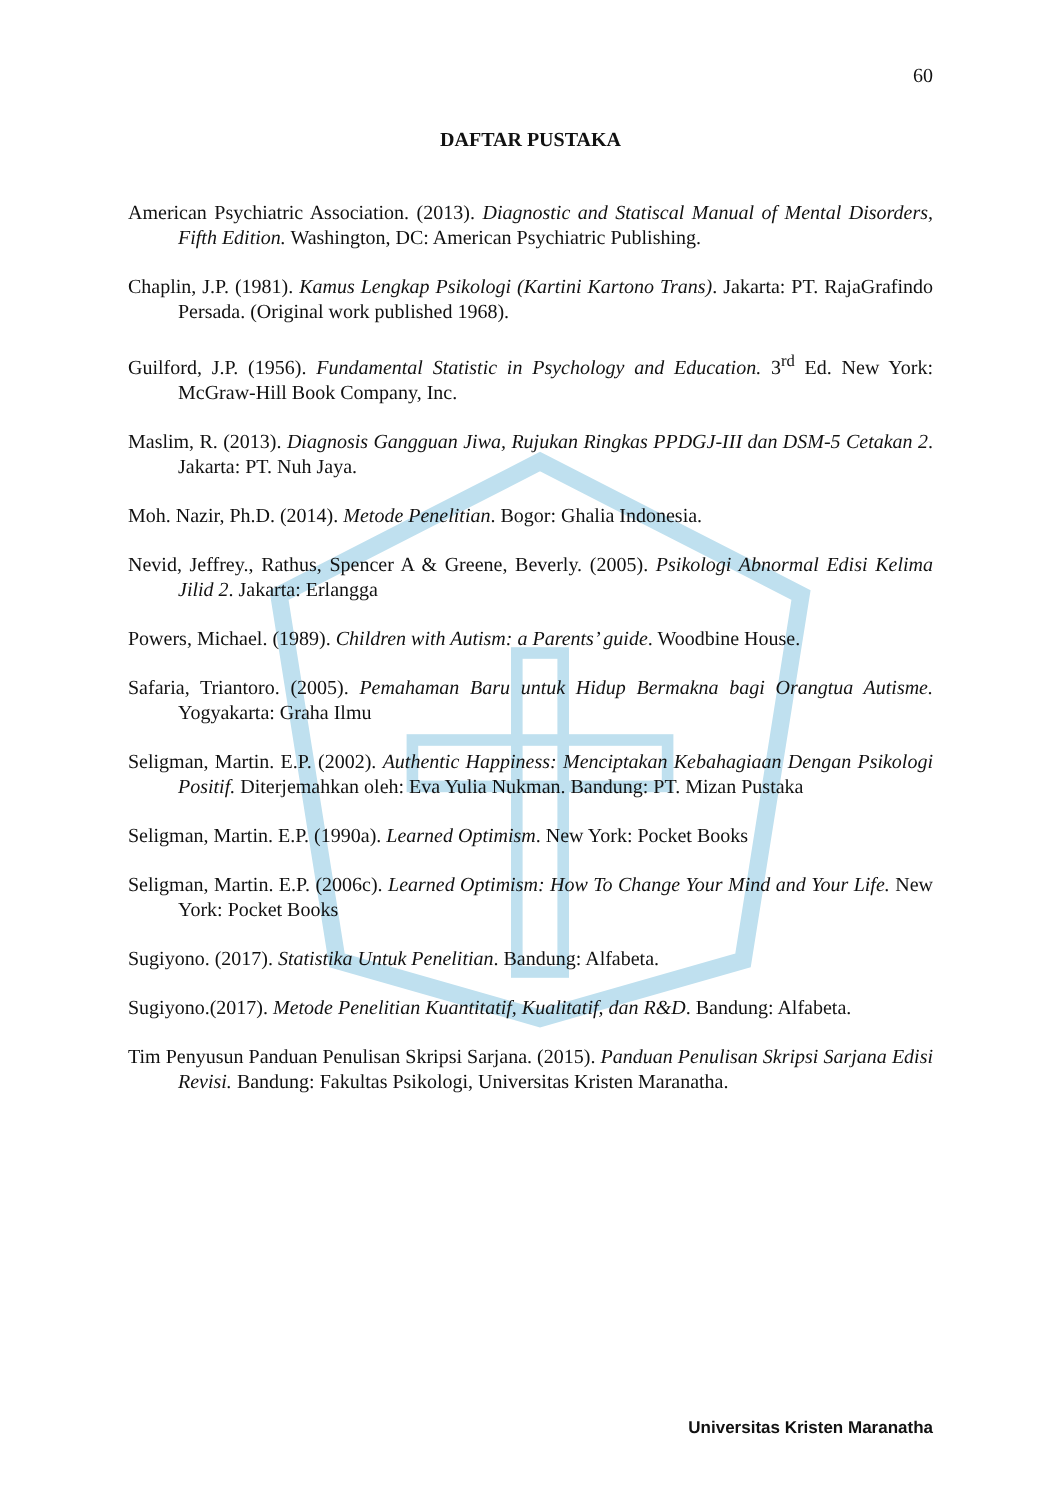60
DAFTAR PUSTAKA
American Psychiatric Association. (2013). Diagnostic and Statiscal Manual of Mental Disorders, Fifth Edition. Washington, DC: American Psychiatric Publishing.
Chaplin, J.P. (1981). Kamus Lengkap Psikologi (Kartini Kartono Trans). Jakarta: PT. RajaGrafindo Persada. (Original work published 1968).
Guilford, J.P. (1956). Fundamental Statistic in Psychology and Education. 3<sup>rd</sup> Ed. New York: McGraw-Hill Book Company, Inc.
Maslim, R. (2013). Diagnosis Gangguan Jiwa, Rujukan Ringkas PPDGJ-III dan DSM-5 Cetakan 2. Jakarta: PT. Nuh Jaya.
Moh. Nazir, Ph.D. (2014). Metode Penelitian. Bogor: Ghalia Indonesia.
Nevid, Jeffrey., Rathus, Spencer A & Greene, Beverly. (2005). Psikologi Abnormal Edisi Kelima Jilid 2. Jakarta: Erlangga
Powers, Michael. (1989). Children with Autism: a Parents’ guide. Woodbine House.
Safaria, Triantoro. (2005). Pemahaman Baru untuk Hidup Bermakna bagi Orangtua Autisme. Yogyakarta: Graha Ilmu
Seligman, Martin. E.P. (2002). Authentic Happiness: Menciptakan Kebahagiaan Dengan Psikologi Positif. Diterjemahkan oleh: Eva Yulia Nukman. Bandung: PT. Mizan Pustaka
Seligman, Martin. E.P. (1990a). Learned Optimism. New York: Pocket Books
Seligman, Martin. E.P. (2006c). Learned Optimism: How To Change Your Mind and Your Life. New York: Pocket Books
Sugiyono. (2017). Statistika Untuk Penelitian. Bandung: Alfabeta.
Sugiyono.(2017). Metode Penelitian Kuantitatif, Kualitatif, dan R&D. Bandung: Alfabeta.
Tim Penyusun Panduan Penulisan Skripsi Sarjana. (2015). Panduan Penulisan Skripsi Sarjana Edisi Revisi. Bandung: Fakultas Psikologi, Universitas Kristen Maranatha.
Universitas Kristen Maranatha